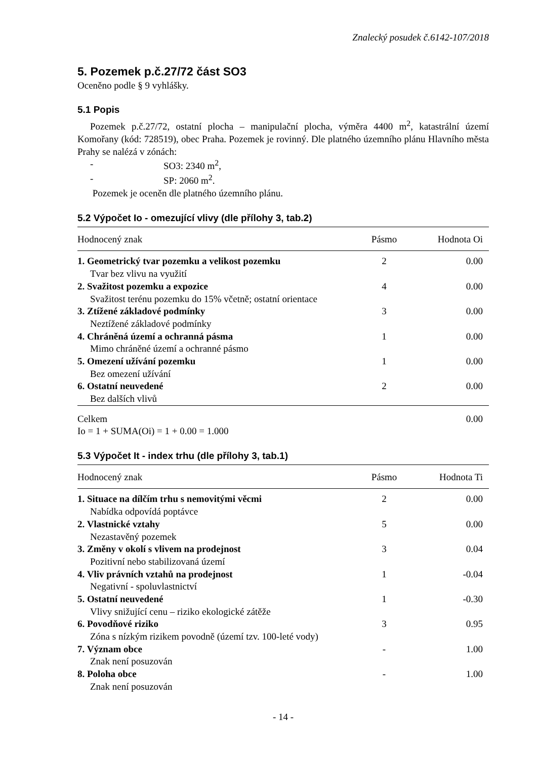Znalecký posudek č.6142-107/2018
5. Pozemek p.č.27/72 část SO3
Oceněno podle § 9 vyhlášky.
5.1 Popis
Pozemek p.č.27/72, ostatní plocha – manipulační plocha, výměra 4400 m<sup>2</sup>, katastrální území Komořany (kód: 728519), obec Praha. Pozemek je rovinný. Dle platného územního plánu Hlavního města Prahy se nalézá v zónách:
- SO3: 2340 m<sup>2</sup>,
- SP: 2060 m<sup>2</sup>.
Pozemek je oceněn dle platného územního plánu.
5.2 Výpočet Io - omezující vlivy (dle přílohy 3, tab.2)
| Hodnocený znak | Pásmo | Hodnota Oi |
| --- | --- | --- |
| 1. Geometrický tvar pozemku a velikost pozemku | 2 | 0.00 |
| Tvar bez vlivu na využití | | |
| 2. Svažitost pozemku a expozice | 4 | 0.00 |
| Svažitost terénu pozemku do 15% včetně; ostatní orientace | | |
| 3. Ztížené základové podmínky | 3 | 0.00 |
| Neztížené základové podmínky | | |
| 4. Chráněná území a ochranná pásma | 1 | 0.00 |
| Mimo chráněné území a ochranné pásmo | | |
| 5. Omezení užívání pozemku | 1 | 0.00 |
| Bez omezení užívání | | |
| 6. Ostatní neuvedené | 2 | 0.00 |
| Bez dalších vlivů | | |
| Celkem | | 0.00 |
Io = 1 + SUMA(Oi) = 1 + 0.00 = 1.000
5.3 Výpočet It - index trhu (dle přílohy 3, tab.1)
| Hodnocený znak | Pásmo | Hodnota Ti |
| --- | --- | --- |
| 1. Situace na dílčím trhu s nemovitými věcmi | 2 | 0.00 |
| Nabídka odpovídá poptávce | | |
| 2. Vlastnické vztahy | 5 | 0.00 |
| Nezastavěný pozemek | | |
| 3. Změny v okolí s vlivem na prodejnost | 3 | 0.04 |
| Pozitivní nebo stabilizovaná území | | |
| 4. Vliv právních vztahů na prodejnost | 1 | -0.04 |
| Negativní - spoluvlastnictví | | |
| 5. Ostatní neuvedené | 1 | -0.30 |
| Vlivy snižující cenu – riziko ekologické zátěže | | |
| 6. Povodňové riziko | 3 | 0.95 |
| Zóna s nízkým rizikem povodně (území tzv. 100-leté vody) | | |
| 7. Význam obce | - | 1.00 |
| Znak není posuzován | | |
| 8. Poloha obce | - | 1.00 |
| Znak není posuzován | | |
- 14 -